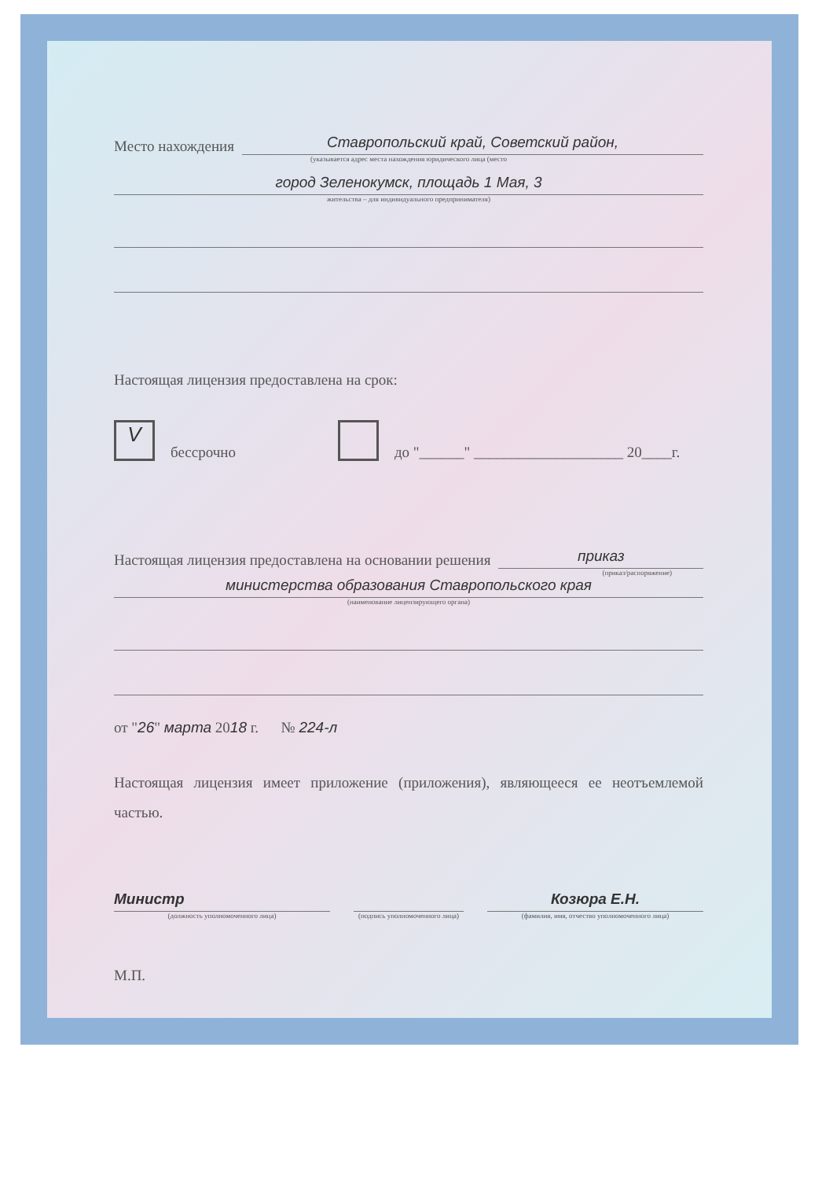Место нахождения
Ставропольский край, Советский район,
(указывается адрес места нахождения юридического лица (место
город Зеленокумск, площадь 1 Мая, 3
жительства – для индивидуального предпринимателя)
Настоящая лицензия предоставлена на срок:
Vбессрочно до "______" ____________________ 20____г.
Настоящая лицензия предоставлена на основании решения
приказ
(приказ/распоряжение)
министерства образования Ставропольского края
(наименование лицензирующего органа)
от "26" марта 2018 г. № 224-л
Настоящая лицензия имеет приложение (приложения), являющееся ее неотъемлемой частью.
Министр
(должность уполномоченного лица)
(подпись уполномоченного лица)
Козюра Е.Н.
(фамилия, имя, отчество уполномоченного лица)
М.П.